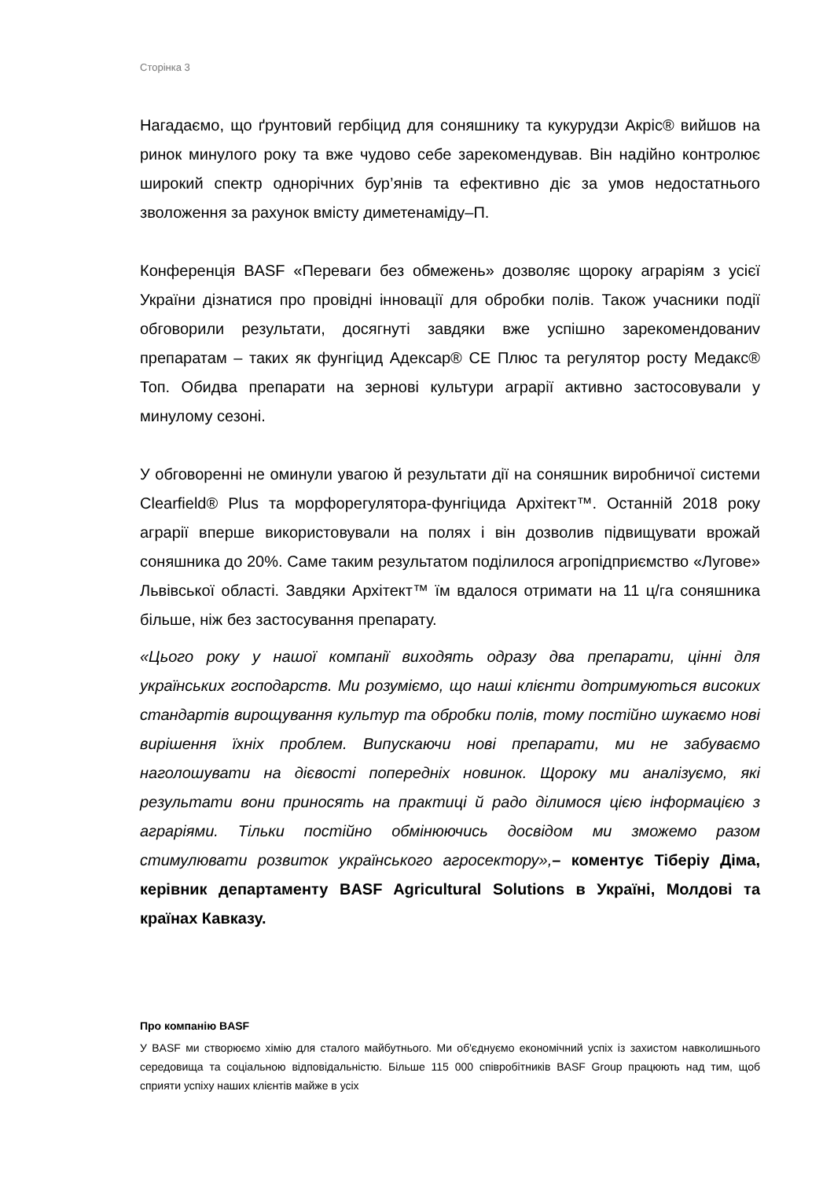Сторінка 3
Нагадаємо, що ґрунтовий гербіцид для соняшнику та кукурудзи Акріс® вийшов на ринок минулого року та вже чудово себе зарекомендував. Він надійно контролює широкий спектр однорічних бур’янів та ефективно діє за умов недостатнього зволоження за рахунок вмісту диметенаміду–П.
Конференція BASF «Переваги без обмежень» дозволяє щороку аграріям з усієї України дізнатися про провідні інновації для обробки полів. Також учасники події обговорили результати, досягнуті завдяки вже успішно зарекомендованиv препаратам – таких як фунгіцид Адексар® СЕ Плюс та регулятор росту Медакс® Топ. Обидва препарати на зернові культури аграрії активно застосовували у минулому сезоні.
У обговоренні не оминули увагою й результати дії на соняшник виробничої системи Clearfield® Plus та морфорегулятора-фунгіцида Архітект™. Останній 2018 року аграрії вперше використовували на полях і він дозволив підвищувати врожай соняшника до 20%. Саме таким результатом поділилося агропідприємство «Лугове» Львівської області. Завдяки Архітект™ їм вдалося отримати на 11 ц/га соняшника більше, ніж без застосування препарату.
«Цього року у нашої компанії виходять одразу два препарати, цінні для українських господарств. Ми розуміємо, що наші клієнти дотримуються високих стандартів вирощування культур та обробки полів, тому постійно шукаємо нові вирішення їхніх проблем. Випускаючи нові препарати, ми не забуваємо наголошувати на дієвості попередніх новинок. Щороку ми аналізуємо, які результати вони приносять на практиці й радо ділимося цією інформацією з аграріями. Тільки постійно обмінюючись досвідом ми зможемо разом стимулювати розвиток українського агросектору»,– коментує Тіберіу Діма, керівник департаменту BASF Agricultural Solutions в Україні, Молдові та країнах Кавказу.
Про компанію BASF
У BASF ми створюємо хімію для сталого майбутнього. Ми об'єднуємо економічний успіх із захистом навколишнього середовища та соціальною відповідальністю. Більше 115 000 співробітників BASF Group працюють над тим, щоб сприяти успіху наших клієнтів майже в усіх